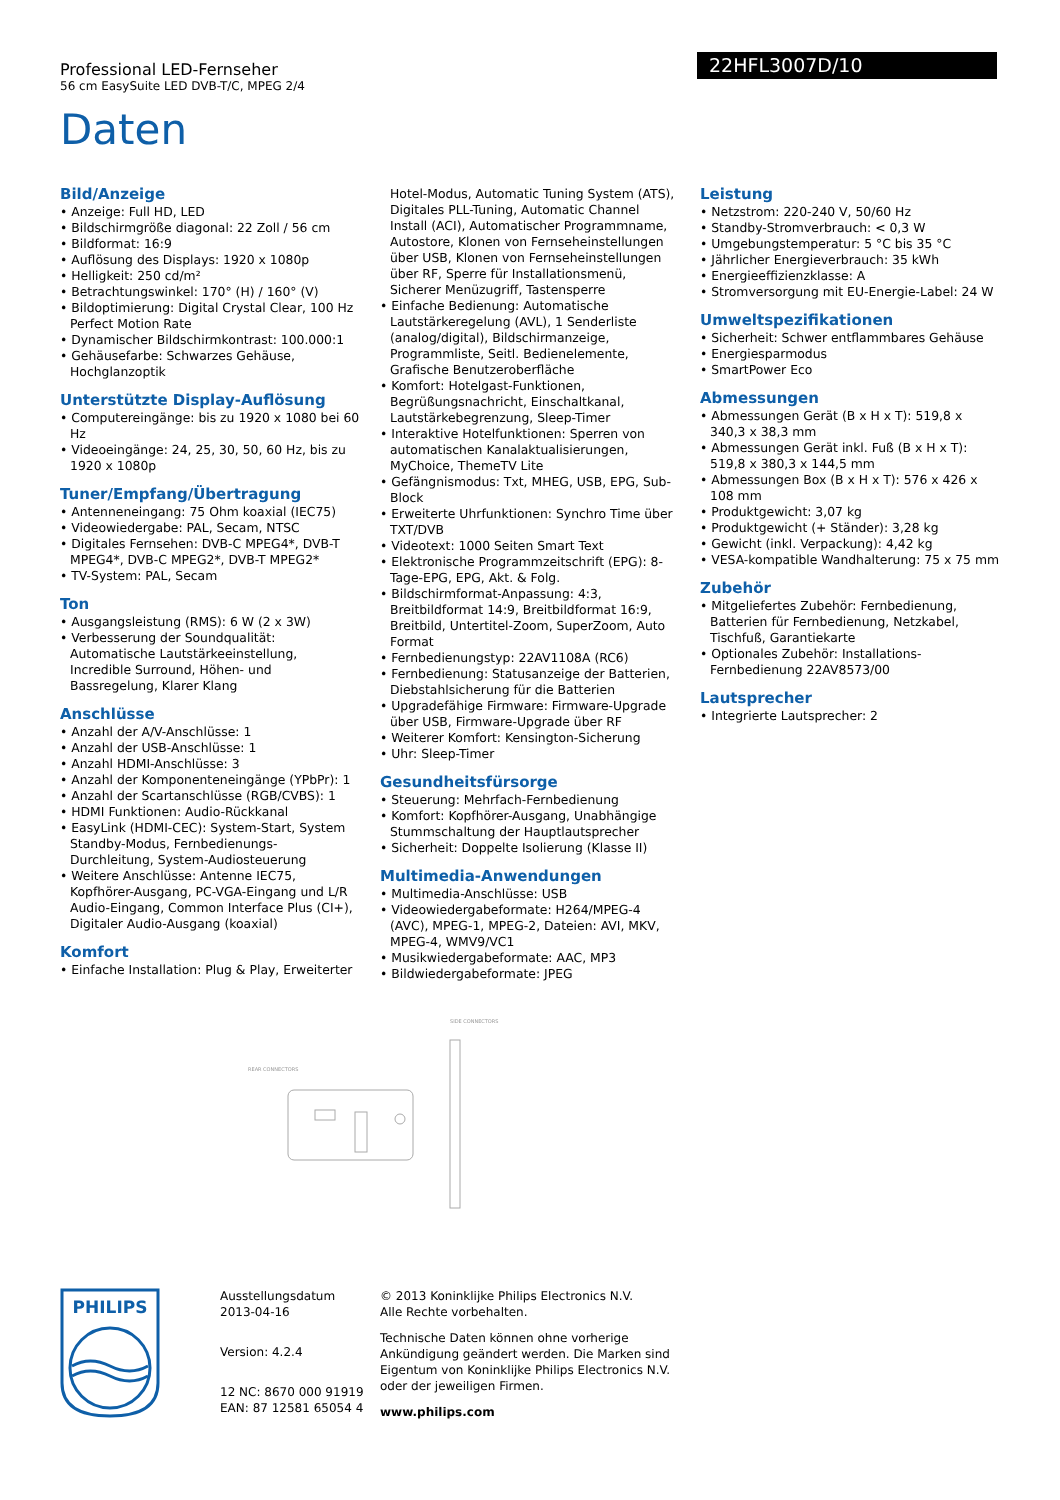Professional LED-Fernseher
56 cm EasySuite LED DVB-T/C, MPEG 2/4
22HFL3007D/10
Daten
Bild/Anzeige
• Anzeige: Full HD, LED
• Bildschirmgröße diagonal: 22 Zoll / 56 cm
• Bildformat: 16:9
• Auflösung des Displays: 1920 x 1080p
• Helligkeit: 250 cd/m²
• Betrachtungswinkel: 170° (H) / 160° (V)
• Bildoptimierung: Digital Crystal Clear, 100 Hz Perfect Motion Rate
• Dynamischer Bildschirmkontrast: 100.000:1
• Gehäusefarbe: Schwarzes Gehäuse, Hochglanzoptik
Unterstützte Display-Auflösung
• Computereingänge: bis zu 1920 x 1080 bei 60 Hz
• Videoeingänge: 24, 25, 30, 50, 60 Hz, bis zu 1920 x 1080p
Tuner/Empfang/Übertragung
• Antenneneingang: 75 Ohm koaxial (IEC75)
• Videowiedergabe: PAL, Secam, NTSC
• Digitales Fernsehen: DVB-C MPEG4*, DVB-T MPEG4*, DVB-C MPEG2*, DVB-T MPEG2*
• TV-System: PAL, Secam
Ton
• Ausgangsleistung (RMS): 6 W (2 x 3W)
• Verbesserung der Soundqualität: Automatische Lautstärkeeinstellung, Incredible Surround, Höhen- und Bassregelung, Klarer Klang
Anschlüsse
• Anzahl der A/V-Anschlüsse: 1
• Anzahl der USB-Anschlüsse: 1
• Anzahl HDMI-Anschlüsse: 3
• Anzahl der Komponenteneingänge (YPbPr): 1
• Anzahl der Scartanschlüsse (RGB/CVBS): 1
• HDMI Funktionen: Audio-Rückkanal
• EasyLink (HDMI-CEC): System-Start, System Standby-Modus, Fernbedienungs-Durchleitung, System-Audiosteuerung
• Weitere Anschlüsse: Antenne IEC75, Kopfhörer-Ausgang, PC-VGA-Eingang und L/R Audio-Eingang, Common Interface Plus (CI+), Digitaler Audio-Ausgang (koaxial)
Komfort
• Einfache Installation: Plug & Play, Erweiterter
Hotel-Modus, Automatic Tuning System (ATS), Digitales PLL-Tuning, Automatic Channel Install (ACI), Automatischer Programmname, Autostore, Klonen von Fernseheinstellungen über USB, Klonen von Fernseheinstellungen über RF, Sperre für Installationsmenü, Sicherer Menüzugriff, Tastensperre
• Einfache Bedienung: Automatische Lautstärkeregelung (AVL), 1 Senderliste (analog/digital), Bildschirmanzeige, Programmliste, Seitl. Bedienelemente, Grafische Benutzeroberfläche
• Komfort: Hotelgast-Funktionen, Begrüßungsnachricht, Einschaltkanal, Lautstärkebegrenzung, Sleep-Timer
• Interaktive Hotelfunktionen: Sperren von automatischen Kanalaktualisierungen, MyChoice, ThemeTV Lite
• Gefängnismodus: Txt, MHEG, USB, EPG, Sub-Block
• Erweiterte Uhrfunktionen: Synchro Time über TXT/DVB
• Videotext: 1000 Seiten Smart Text
• Elektronische Programmzeitschrift (EPG): 8-Tage-EPG, EPG, Akt. & Folg.
• Bildschirmformat-Anpassung: 4:3, Breitbildformat 14:9, Breitbildformat 16:9, Breitbild, Untertitel-Zoom, SuperZoom, Auto Format
• Fernbedienungstyp: 22AV1108A (RC6)
• Fernbedienung: Statusanzeige der Batterien, Diebstahlsicherung für die Batterien
• Upgradefähige Firmware: Firmware-Upgrade über USB, Firmware-Upgrade über RF
• Weiterer Komfort: Kensington-Sicherung
• Uhr: Sleep-Timer
Gesundheitsfürsorge
• Steuerung: Mehrfach-Fernbedienung
• Komfort: Kopfhörer-Ausgang, Unabhängige Stummschaltung der Hauptlautsprecher
• Sicherheit: Doppelte Isolierung (Klasse II)
Multimedia-Anwendungen
• Multimedia-Anschlüsse: USB
• Videowiedergabeformate: H264/MPEG-4 (AVC), MPEG-1, MPEG-2, Dateien: AVI, MKV, MPEG-4, WMV9/VC1
• Musikwiedergabeformate: AAC, MP3
• Bildwiedergabeformate: JPEG
Leistung
• Netzstrom: 220-240 V, 50/60 Hz
• Standby-Stromverbrauch: < 0,3 W
• Umgebungstemperatur: 5 °C bis 35 °C
• Jährlicher Energieverbrauch: 35 kWh
• Energieeffizienzklasse: A
• Stromversorgung mit EU-Energie-Label: 24 W
Umweltspezifikationen
• Sicherheit: Schwer entflammbares Gehäuse
• Energiesparmodus
• SmartPower Eco
Abmessungen
• Abmessungen Gerät (B x H x T): 519,8 x 340,3 x 38,3 mm
• Abmessungen Gerät inkl. Fuß (B x H x T): 519,8 x 380,3 x 144,5 mm
• Abmessungen Box (B x H x T): 576 x 426 x 108 mm
• Produktgewicht: 3,07 kg
• Produktgewicht (+ Ständer): 3,28 kg
• Gewicht (inkl. Verpackung): 4,42 kg
• VESA-kompatible Wandhalterung: 75 x 75 mm
Zubehör
• Mitgeliefertes Zubehör: Fernbedienung, Batterien für Fernbedienung, Netzkabel, Tischfuß, Garantiekarte
• Optionales Zubehör: Installations-Fernbedienung 22AV8573/00
Lautsprecher
• Integrierte Lautsprecher: 2
SIDE CONNECTORS
REAR CONNECTORS
PHILIPS
Ausstellungsdatum
2013-04-16
Version: 4.2.4
12 NC: 8670 000 91919
EAN: 87 12581 65054 4
© 2013 Koninklijke Philips Electronics N.V.
Alle Rechte vorbehalten.
Technische Daten können ohne vorherige Ankündigung geändert werden. Die Marken sind Eigentum von Koninklijke Philips Electronics N.V. oder der jeweiligen Firmen.
www.philips.com